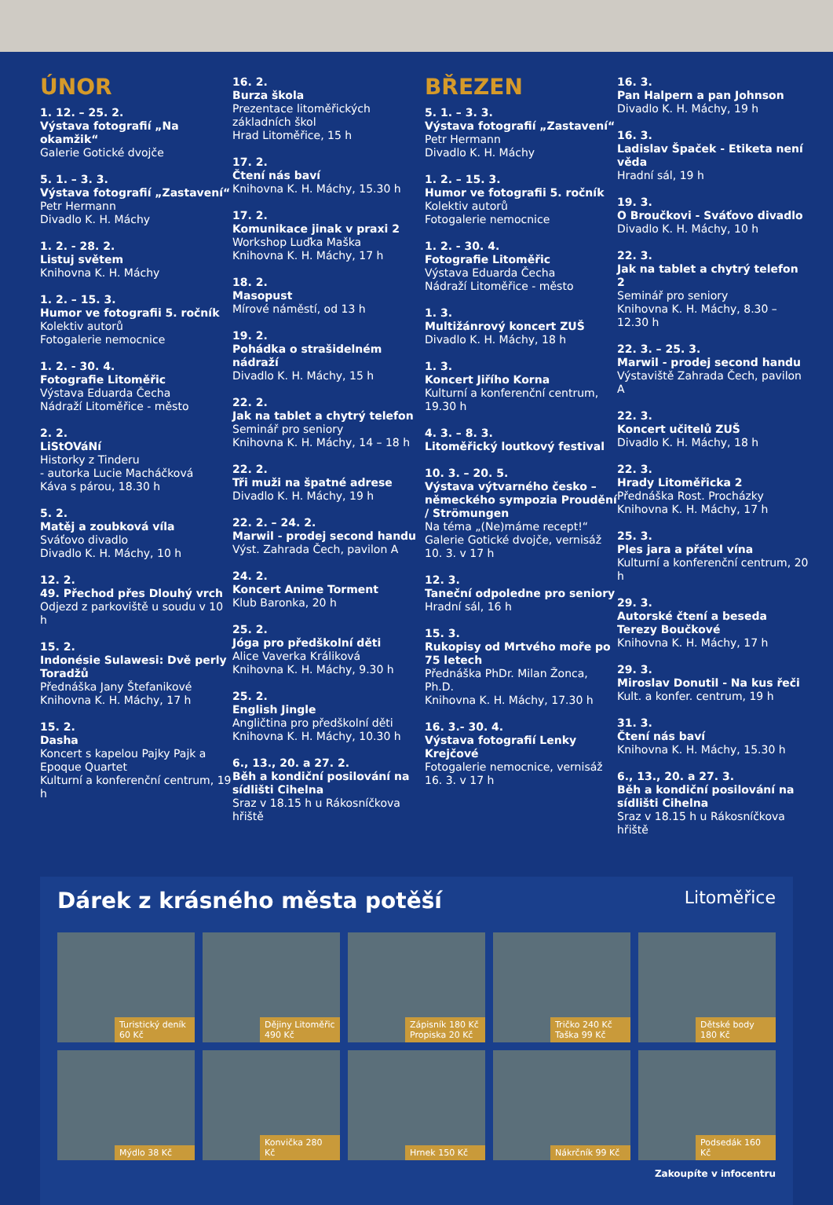ÚNOR
1. 12. – 25. 2.
Výstava fotografií „Na okamžik“Galerie Gotické dvojče
5. 1. – 3. 3.
Výstava fotografií „Zastavení“Petr Hermann
Divadlo K. H. Máchy
1. 2. - 28. 2.
Listuj světem
Knihovna K. H. Máchy
1. 2. – 15. 3.
Humor ve fotografii 5. ročník
Kolektiv autorů
Fotogalerie nemocnice
1. 2. - 30. 4.
Fotografie Litoměřic
Výstava Eduarda Čecha
Nádraží Litoměřice - město
2. 2.
LiStOVáNí
Historky z Tinderu
- autorka Lucie Macháčková
Káva s párou, 18.30 h
5. 2.
Matěj a zoubková víla
Sváťovo divadlo
Divadlo K. H. Máchy, 10 h
12. 2.
49. Přechod přes Dlouhý vrch
Odjezd z parkoviště u soudu v 10 h
15. 2.
Indonésie Sulawesi: Dvě perly Toradžů
Přednáška Jany Štefanikové
Knihovna K. H. Máchy, 17 h
15. 2.
Dasha
Koncert s kapelou Pajky Pajk a Epoque Quartet
Kulturní a konferenční centrum, 19 h
16. 2.
Burza škola
Prezentace litoměřických základních škol
Hrad Litoměřice, 15 h
17. 2.
Čtení nás baví
Knihovna K. H. Máchy, 15.30 h
17. 2.
Komunikace jinak v praxi 2
Workshop Luďka Maška
Knihovna K. H. Máchy, 17 h
18. 2.
Masopust
Mírové náměstí, od 13 h
19. 2.
Pohádka o strašidelném nádraží
Divadlo K. H. Máchy, 15 h
22. 2.
Jak na tablet a chytrý telefon
Seminář pro seniory
Knihovna K. H. Máchy, 14 – 18 h
22. 2.
Tři muži na špatné adrese
Divadlo K. H. Máchy, 19 h
22. 2. – 24. 2.
Marwil - prodej second handu
Výst. Zahrada Čech, pavilon A
24. 2.
Koncert Anime Torment
Klub Baronka, 20 h
25. 2.
Jóga pro předškolní děti
Alice Vaverka Králiková
Knihovna K. H. Máchy, 9.30 h
25. 2.
English Jingle
Angličtina pro předškolní děti
Knihovna K. H. Máchy, 10.30 h
6., 13., 20. a 27. 2.
Běh a kondiční posilování na sídlišti Cihelna
Sraz v 18.15 h u Rákosníčkova hřiště
BŘEZEN
5. 1. – 3. 3.
Výstava fotografií „Zastavení“Petr Hermann
Divadlo K. H. Máchy
1. 2. – 15. 3.
Humor ve fotografii 5. ročník
Kolektiv autorů
Fotogalerie nemocnice
1. 2. - 30. 4.
Fotografie Litoměřic
Výstava Eduarda Čecha
Nádraží Litoměřice - město
1. 3.
Multižánrový koncert ZUŠ
Divadlo K. H. Máchy, 18 h
1. 3.
Koncert Jiřího Korna
Kulturní a konferenční centrum, 19.30 h
4. 3. – 8. 3.
Litoměřický loutkový festival
10. 3. – 20. 5.
Výstava výtvarného česko – německého sympozia Proudění / Strömungen
Na téma „(Ne)máme recept!“
Galerie Gotické dvojče, vernisáž 10. 3. v 17 h
12. 3.
Taneční odpoledne pro seniory
Hradní sál, 16 h
15. 3.
Rukopisy od Mrtvého moře po 75 letech
Přednáška PhDr. Milan Žonca, Ph.D.
Knihovna K. H. Máchy, 17.30 h
16. 3.- 30. 4.
Výstava fotografií Lenky Krejčové
Fotogalerie nemocnice, vernisáž 16. 3. v 17 h
16. 3.
Pan Halpern a pan Johnson
Divadlo K. H. Máchy, 19 h
16. 3.
Ladislav Špaček - Etiketa není věda
Hradní sál, 19 h
19. 3.
O Broučkovi - Sváťovo divadlo
Divadlo K. H. Máchy, 10 h
22. 3.
Jak na tablet a chytrý telefon 2
Seminář pro seniory
Knihovna K. H. Máchy, 8.30 – 12.30 h
22. 3. – 25. 3.
Marwil - prodej second handu
Výstaviště Zahrada Čech, pavilon A
22. 3.
Koncert učitelů ZUŠ
Divadlo K. H. Máchy, 18 h
22. 3.
Hrady Litoměřicka 2
Přednáška Rost. Procházky
Knihovna K. H. Máchy, 17 h
25. 3.
Ples jara a přátel vína
Kulturní a konferenční centrum, 20 h
29. 3.
Autorské čtení a beseda Terezy Boučkové
Knihovna K. H. Máchy, 17 h
29. 3.
Miroslav Donutil - Na kus řeči
Kult. a konfer. centrum, 19 h
31. 3.
Čtení nás baví
Knihovna K. H. Máchy, 15.30 h
6., 13., 20. a 27. 3.
Běh a kondiční posilování na sídlišti Cihelna
Sraz v 18.15 h u Rákosníčkova hřiště
Dárek z krásného města potěší Litoměřice
Turistický deník 60 Kč Dějiny Litoměřic 490 Kč Zápisník 180 Kč Propiska 20 Kč Tričko 240 Kč Taška 99 Kč Dětské body 180 Kč
Mýdlo 38 Kč Konvička 280 Kč Hrnek 150 Kč Nákrčník 99 Kč Podsedák 160 Kč
Zakoupíte v infocentru